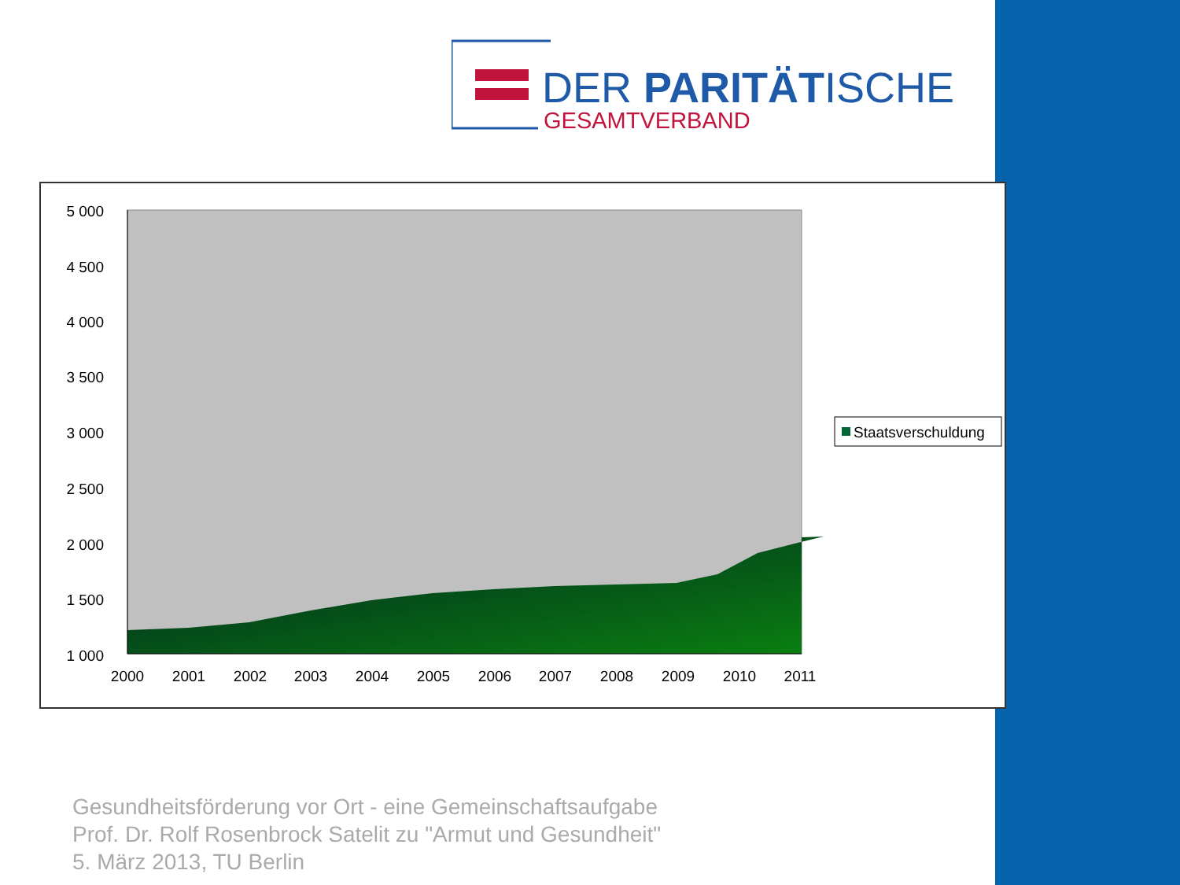DER PARITÄTISCHE
GESAMTVERBAND
5 000
4 500
4 000
3 500
3 000
2 500
2 000
1 500
1 000
2000
2001
2002
2003
2004
2005
2006
2007
2008
2009
2010
2011
Staatsverschuldung
Gesundheitsförderung vor Ort - eine Gemeinschaftsaufgabe
Prof. Dr. Rolf Rosenbrock Satelit zu "Armut und Gesundheit"
5. März 2013, TU Berlin